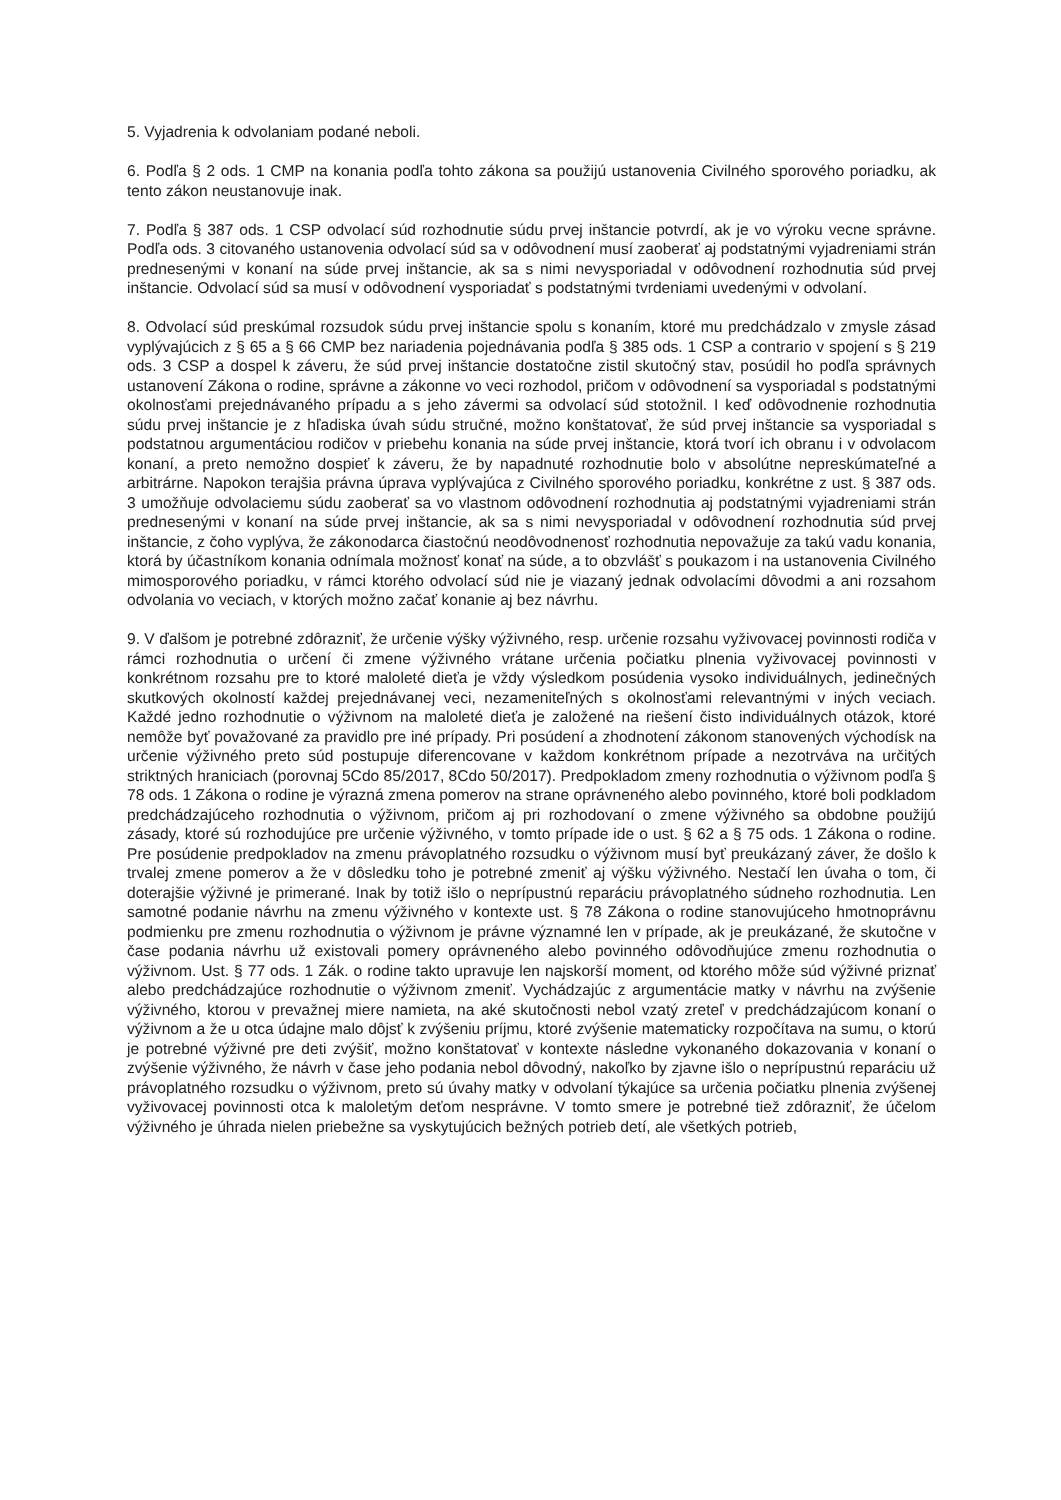5. Vyjadrenia k odvolaniam podané neboli.
6. Podľa § 2 ods. 1 CMP na konania podľa tohto zákona sa použijú ustanovenia Civilného sporového poriadku, ak tento zákon neustanovuje inak.
7. Podľa § 387 ods. 1 CSP odvolací súd rozhodnutie súdu prvej inštancie potvrdí, ak je vo výroku vecne správne. Podľa ods. 3 citovaného ustanovenia odvolací súd sa v odôvodnení musí zaoberať aj podstatnými vyjadreniami strán prednesenými v konaní na súde prvej inštancie, ak sa s nimi nevysporiadal v odôvodnení rozhodnutia súd prvej inštancie. Odvolací súd sa musí v odôvodnení vysporiadať s podstatnými tvrdeniami uvedenými v odvolaní.
8. Odvolací súd preskúmal rozsudok súdu prvej inštancie spolu s konaním, ktoré mu predchádzalo v zmysle zásad vyplývajúcich z § 65 a § 66 CMP bez nariadenia pojednávania podľa § 385 ods. 1 CSP a contrario v spojení s § 219 ods. 3 CSP a dospel k záveru, že súd prvej inštancie dostatočne zistil skutočný stav, posúdil ho podľa správnych ustanovení Zákona o rodine, správne a zákonne vo veci rozhodol, pričom v odôvodnení sa vysporiadal s podstatnými okolnosťami prejednávaného prípadu a s jeho závermi sa odvolací súd stotožnil. I keď odôvodnenie rozhodnutia súdu prvej inštancie je z hľadiska úvah súdu stručné, možno konštatovať, že súd prvej inštancie sa vysporiadal s podstatnou argumentáciou rodičov v priebehu konania na súde prvej inštancie, ktorá tvorí ich obranu i v odvolacom konaní, a preto nemožno dospieť k záveru, že by napadnuté rozhodnutie bolo v absolútne nepreskúmateľné a arbitrárne. Napokon terajšia právna úprava vyplývajúca z Civilného sporového poriadku, konkrétne z ust. § 387 ods. 3 umožňuje odvolaciemu súdu zaoberať sa vo vlastnom odôvodnení rozhodnutia aj podstatnými vyjadreniami strán prednesenými v konaní na súde prvej inštancie, ak sa s nimi nevysporiadal v odôvodnení rozhodnutia súd prvej inštancie, z čoho vyplýva, že zákonodarca čiastočnú neodôvodnenosť rozhodnutia nepovažuje za takú vadu konania, ktorá by účastníkom konania odnímala možnosť konať na súde, a to obzvlášť s poukazom i na ustanovenia Civilného mimosporového poriadku, v rámci ktorého odvolací súd nie je viazaný jednak odvolacími dôvodmi a ani rozsahom odvolania vo veciach, v ktorých možno začať konanie aj bez návrhu.
9. V ďalšom je potrebné zdôrazniť, že určenie výšky výživného, resp. určenie rozsahu vyživovacej povinnosti rodiča v rámci rozhodnutia o určení či zmene výživného vrátane určenia počiatku plnenia vyživovacej povinnosti v konkrétnom rozsahu pre to ktoré maloleté dieťa je vždy výsledkom posúdenia vysoko individuálnych, jedinečných skutkových okolností každej prejednávanej veci, nezameniteľných s okolnosťami relevantnými v iných veciach. Každé jedno rozhodnutie o výživnom na maloleté dieťa je založené na riešení čisto individuálnych otázok, ktoré nemôže byť považované za pravidlo pre iné prípady. Pri posúdení a zhodnotení zákonom stanovených východísk na určenie výživného preto súd postupuje diferencovane v každom konkrétnom prípade a nezotrváva na určitých striktných hraniciach (porovnaj 5Cdo 85/2017, 8Cdo 50/2017). Predpokladom zmeny rozhodnutia o výživnom podľa § 78 ods. 1 Zákona o rodine je výrazná zmena pomerov na strane oprávneného alebo povinného, ktoré boli podkladom predchádzajúceho rozhodnutia o výživnom, pričom aj pri rozhodovaní o zmene výživného sa obdobne použijú zásady, ktoré sú rozhodujúce pre určenie výživného, v tomto prípade ide o ust. § 62 a § 75 ods. 1 Zákona o rodine. Pre posúdenie predpokladov na zmenu právoplatného rozsudku o výživnom musí byť preukázaný záver, že došlo k trvalej zmene pomerov a že v dôsledku toho je potrebné zmeniť aj výšku výživného. Nestačí len úvaha o tom, či doterajšie výživné je primerané. Inak by totiž išlo o neprípustnú reparáciu právoplatného súdneho rozhodnutia. Len samotné podanie návrhu na zmenu výživného v kontexte ust. § 78 Zákona o rodine stanovujúceho hmotnoprávnu podmienku pre zmenu rozhodnutia o výživnom je právne významné len v prípade, ak je preukázané, že skutočne v čase podania návrhu už existovali pomery oprávneného alebo povinného odôvodňujúce zmenu rozhodnutia o výživnom. Ust. § 77 ods. 1 Zák. o rodine takto upravuje len najskorší moment, od ktorého môže súd výživné priznať alebo predchádzajúce rozhodnutie o výživnom zmeniť. Vychádzajúc z argumentácie matky v návrhu na zvýšenie výživného, ktorou v prevažnej miere namieta, na aké skutočnosti nebol vzatý zreteľ v predchádzajúcom konaní o výživnom a že u otca údajne malo dôjsť k zvýšeniu príjmu, ktoré zvýšenie matematicky rozpočítava na sumu, o ktorú je potrebné výživné pre deti zvýšiť, možno konštatovať v kontexte následne vykonaného dokazovania v konaní o zvýšenie výživného, že návrh v čase jeho podania nebol dôvodný, nakoľko by zjavne išlo o neprípustnú reparáciu už právoplatného rozsudku o výživnom, preto sú úvahy matky v odvolaní týkajúce sa určenia počiatku plnenia zvýšenej vyživovacej povinnosti otca k maloletým deťom nesprávne. V tomto smere je potrebné tiež zdôrazniť, že účelom výživného je úhrada nielen priebežne sa vyskytujúcich bežných potrieb detí, ale všetkých potrieb,